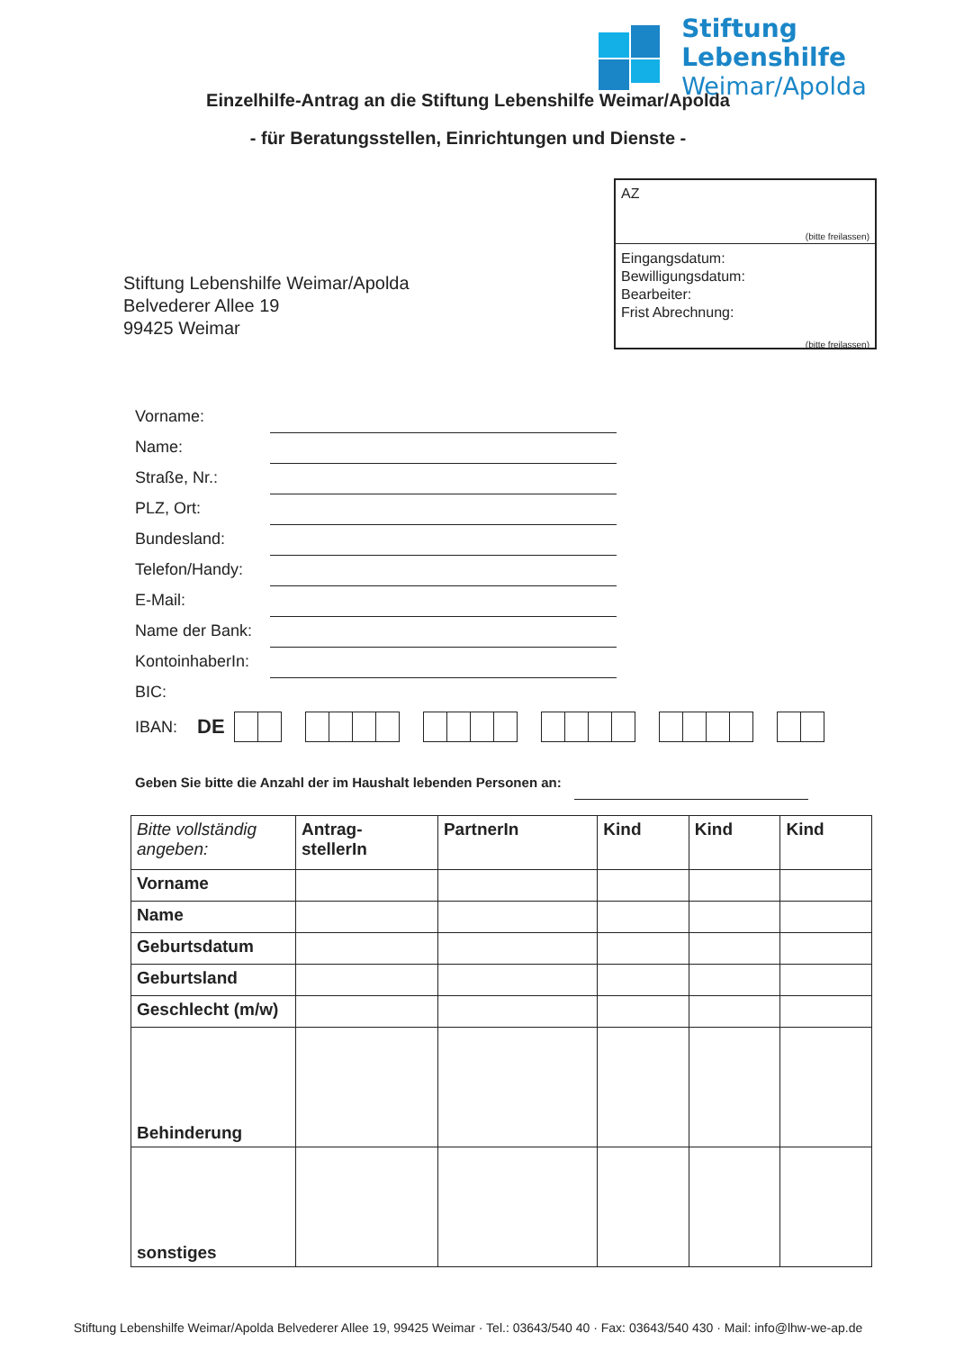Stiftung Lebenshilfe
Weimar/Apolda
Einzelhilfe-Antrag an die Stiftung Lebenshilfe Weimar/Apolda
- für Beratungsstellen, Einrichtungen und Dienste -
AZ
(bitte freilassen)
Eingangsdatum:
Bewilligungsdatum:
Bearbeiter:
Frist Abrechnung:
(bitte freilassen)
Stiftung Lebenshilfe Weimar/Apolda
Belvederer Allee 19
99425 Weimar
Vorname:
Name:
Straße, Nr.:
PLZ, Ort:
Bundesland:
Telefon/Handy:
E-Mail:
Name der Bank:
KontoinhaberIn:
BIC:
IBAN: DE
Geben Sie bitte die Anzahl der im Haushalt lebenden Personen an:
| Bitte vollständig angeben: | Antrag- stellerIn | PartnerIn | Kind | Kind | Kind |
| --- | --- | --- | --- | --- | --- |
| Vorname | | | | | |
| Name | | | | | |
| Geburtsdatum | | | | | |
| Geburtsland | | | | | |
| Geschlecht (m/w) | | | | | |
| Behinderung | | | | | |
| sonstiges | | | | | |
Stiftung Lebenshilfe Weimar/Apolda Belvederer Allee 19, 99425 Weimar · Tel.: 03643/540 40 · Fax: 03643/540 430 · Mail: info@lhw-we-ap.de